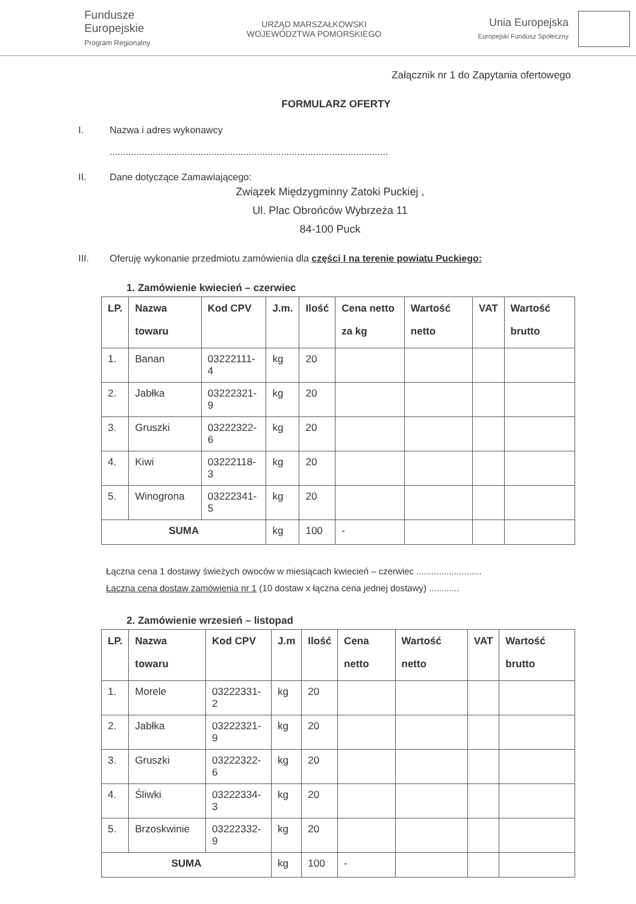Fundusze
Europejskie
Program Regionalny
URZĄD MARSZAŁKOWSKI
WOJEWÓDZTWA POMORSKIEGO
Unia Europejska
Europejski Fundusz Społeczny
Załącznik nr 1 do Zapytania ofertowego
FORMULARZ OFERTY
I. Nazwa i adres wykonawcy
........................................................................................................
II. Dane dotyczące Zamawiającego:
Związek Międzygminny Zatoki Puckiej ,
Ul. Plac Obrońców Wybrzeża 11
84-100 Puck
III. Oferuję wykonanie przedmiotu zamówienia dla części I na terenie powiatu Puckiego:
1. Zamówienie kwiecień – czerwiec
| LP. | Nazwa towaru | Kod CPV | J.m. | Ilość | Cena netto za kg | Wartość netto | VAT | Wartość brutto |
| --- | --- | --- | --- | --- | --- | --- | --- | --- |
| 1. | Banan | 03222111-4 | kg | 20 | | | | |
| 2. | Jabłka | 03222321-9 | kg | 20 | | | | |
| 3. | Gruszki | 03222322-6 | kg | 20 | | | | |
| 4. | Kiwi | 03222118-3 | kg | 20 | | | | |
| 5. | Winogrona | 03222341-5 | kg | 20 | | | | |
| SUMA | | | kg | 100 | - | | | |
Łączna cena 1 dostawy świeżych owoców w miesiącach kwiecień – czerwiec ..........................
Łączna cena dostaw zamówienia nr 1 (10 dostaw x łączna cena jednej dostawy) ............
2. Zamówienie wrzesień – listopad
| LP. | Nazwa towaru | Kod CPV | J.m | Ilość | Cena netto | Wartość netto | VAT | Wartość brutto |
| --- | --- | --- | --- | --- | --- | --- | --- | --- |
| 1. | Morele | 03222331-2 | kg | 20 | | | | |
| 2. | Jabłka | 03222321-9 | kg | 20 | | | | |
| 3. | Gruszki | 03222322-6 | kg | 20 | | | | |
| 4. | Śliwki | 03222334-3 | kg | 20 | | | | |
| 5. | Brzoskwinie | 03222332-9 | kg | 20 | | | | |
| SUMA | | | kg | 100 | - | | | |